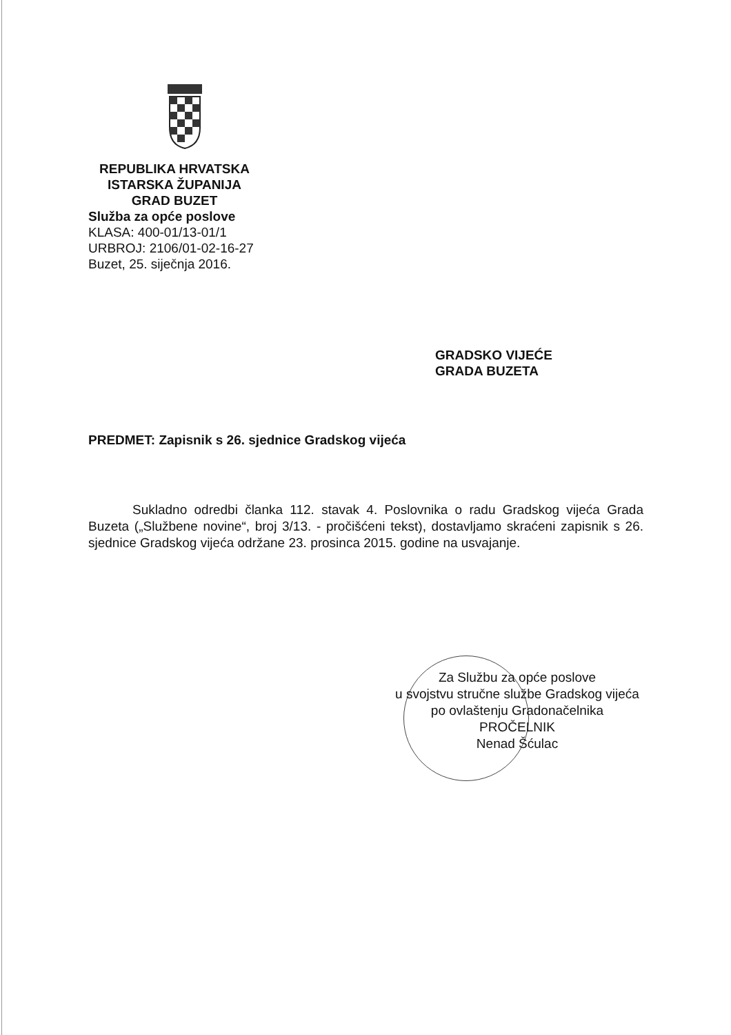REPUBLIKA HRVATSKA
ISTARSKA ŽUPANIJA
GRAD BUZET
Služba za opće poslove
KLASA: 400-01/13-01/1
URBROJ: 2106/01-02-16-27
Buzet, 25. siječnja 2016.
GRADSKO VIJEĆE
GRADA BUZETA
PREDMET: Zapisnik s 26. sjednice Gradskog vijeća
Sukladno odredbi članka 112. stavak 4. Poslovnika o radu Gradskog vijeća Grada Buzeta („Službene novine“, broj 3/13. - pročišćeni tekst), dostavljamo skraćeni zapisnik s 26. sjednice Gradskog vijeća održane 23. prosinca 2015. godine na usvajanje.
Za Službu za opće poslove
u svojstvu stručne službe Gradskog vijeća
po ovlaštenju Gradonačelnika
PROČELNIK
Nenad Šćulac